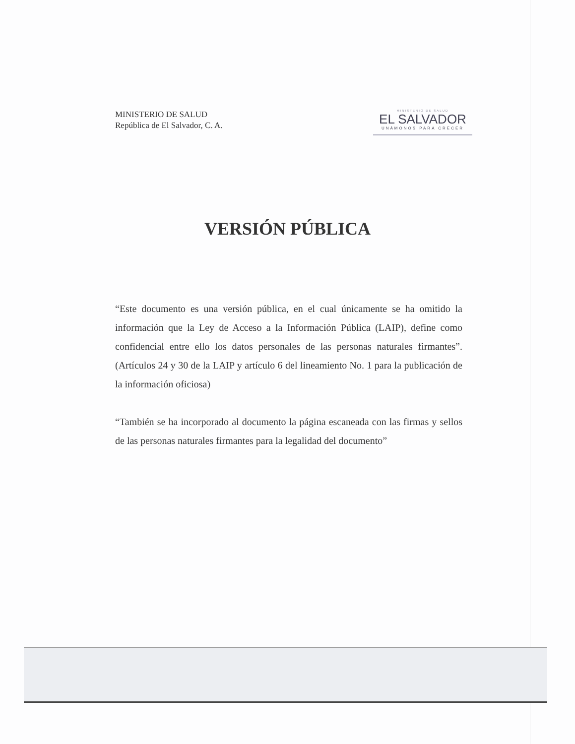MINISTERIO DE SALUD
República de El Salvador, C. A.
MINISTERIO DE SALUD
EL SALVADOR
UNÁMONOS PARA CRECER
VERSIÓN PÚBLICA
“Este documento es una versión pública, en el cual únicamente se ha omitido la información que la Ley de Acceso a la Información Pública (LAIP), define como confidencial entre ello los datos personales de las personas naturales firmantes”. (Artículos 24 y 30 de la LAIP y artículo 6 del lineamiento No. 1 para la publicación de la información oficiosa)
“También se ha incorporado al documento la página escaneada con las firmas y sellos de las personas naturales firmantes para la legalidad del documento”